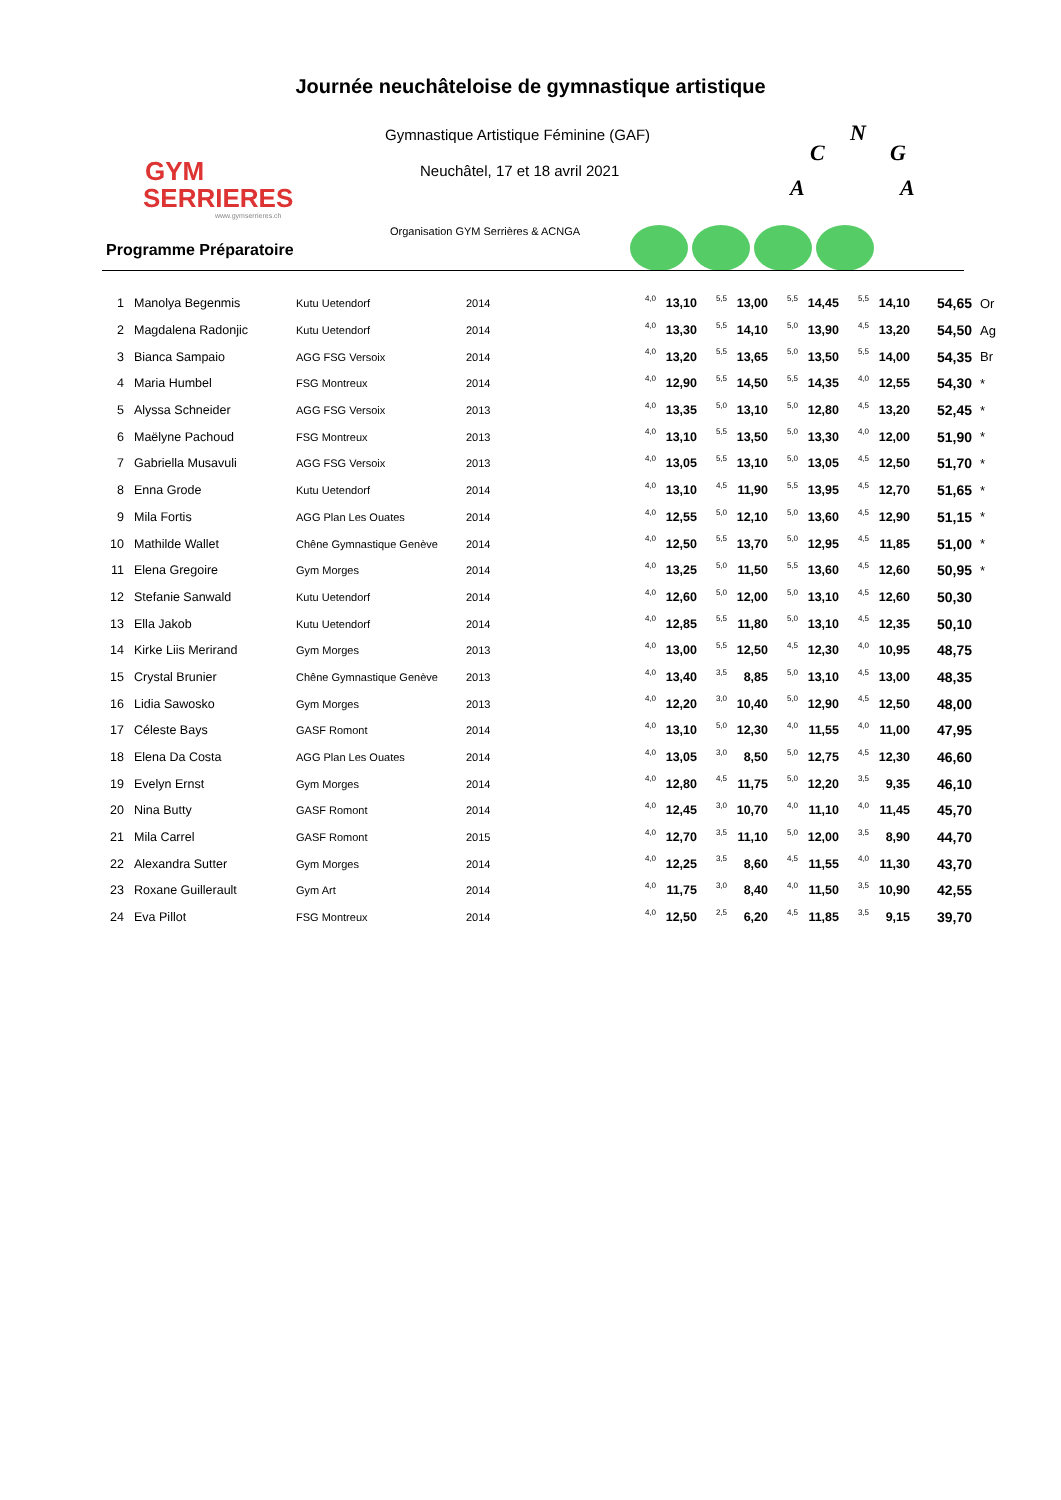GYM
SERRIERES
www.gymserrieres.ch
Journée neuchâteloise de gymnastique artistique
Gymnastique Artistique Féminine (GAF)
Neuchâtel, 17 et 18 avril 2021
C
N
G
A
A
Organisation GYM Serrières & ACNGA
Programme Préparatoire
| 1 | Manolya Begenmis | Kutu Uetendorf | 2014 | 4,0 | 13,10 | 5,5 | 13,00 | 5,5 | 14,45 | 5,5 | 14,10 | 54,65 | Or |
| 2 | Magdalena Radonjic | Kutu Uetendorf | 2014 | 4,0 | 13,30 | 5,5 | 14,10 | 5,0 | 13,90 | 4,5 | 13,20 | 54,50 | Ag |
| 3 | Bianca Sampaio | AGG FSG Versoix | 2014 | 4,0 | 13,20 | 5,5 | 13,65 | 5,0 | 13,50 | 5,5 | 14,00 | 54,35 | Br |
| 4 | Maria Humbel | FSG Montreux | 2014 | 4,0 | 12,90 | 5,5 | 14,50 | 5,5 | 14,35 | 4,0 | 12,55 | 54,30 | * |
| 5 | Alyssa Schneider | AGG FSG Versoix | 2013 | 4,0 | 13,35 | 5,0 | 13,10 | 5,0 | 12,80 | 4,5 | 13,20 | 52,45 | * |
| 6 | Maëlyne Pachoud | FSG Montreux | 2013 | 4,0 | 13,10 | 5,5 | 13,50 | 5,0 | 13,30 | 4,0 | 12,00 | 51,90 | * |
| 7 | Gabriella Musavuli | AGG FSG Versoix | 2013 | 4,0 | 13,05 | 5,5 | 13,10 | 5,0 | 13,05 | 4,5 | 12,50 | 51,70 | * |
| 8 | Enna Grode | Kutu Uetendorf | 2014 | 4,0 | 13,10 | 4,5 | 11,90 | 5,5 | 13,95 | 4,5 | 12,70 | 51,65 | * |
| 9 | Mila Fortis | AGG Plan Les Ouates | 2014 | 4,0 | 12,55 | 5,0 | 12,10 | 5,0 | 13,60 | 4,5 | 12,90 | 51,15 | * |
| 10 | Mathilde Wallet | Chêne Gymnastique Genève | 2014 | 4,0 | 12,50 | 5,5 | 13,70 | 5,0 | 12,95 | 4,5 | 11,85 | 51,00 | * |
| 11 | Elena Gregoire | Gym Morges | 2014 | 4,0 | 13,25 | 5,0 | 11,50 | 5,5 | 13,60 | 4,5 | 12,60 | 50,95 | * |
| 12 | Stefanie Sanwald | Kutu Uetendorf | 2014 | 4,0 | 12,60 | 5,0 | 12,00 | 5,0 | 13,10 | 4,5 | 12,60 | 50,30 | |
| 13 | Ella Jakob | Kutu Uetendorf | 2014 | 4,0 | 12,85 | 5,5 | 11,80 | 5,0 | 13,10 | 4,5 | 12,35 | 50,10 | |
| 14 | Kirke Liis Merirand | Gym Morges | 2013 | 4,0 | 13,00 | 5,5 | 12,50 | 4,5 | 12,30 | 4,0 | 10,95 | 48,75 | |
| 15 | Crystal Brunier | Chêne Gymnastique Genève | 2013 | 4,0 | 13,40 | 3,5 | 8,85 | 5,0 | 13,10 | 4,5 | 13,00 | 48,35 | |
| 16 | Lidia Sawosko | Gym Morges | 2013 | 4,0 | 12,20 | 3,0 | 10,40 | 5,0 | 12,90 | 4,5 | 12,50 | 48,00 | |
| 17 | Céleste Bays | GASF Romont | 2014 | 4,0 | 13,10 | 5,0 | 12,30 | 4,0 | 11,55 | 4,0 | 11,00 | 47,95 | |
| 18 | Elena Da Costa | AGG Plan Les Ouates | 2014 | 4,0 | 13,05 | 3,0 | 8,50 | 5,0 | 12,75 | 4,5 | 12,30 | 46,60 | |
| 19 | Evelyn Ernst | Gym Morges | 2014 | 4,0 | 12,80 | 4,5 | 11,75 | 5,0 | 12,20 | 3,5 | 9,35 | 46,10 | |
| 20 | Nina Butty | GASF Romont | 2014 | 4,0 | 12,45 | 3,0 | 10,70 | 4,0 | 11,10 | 4,0 | 11,45 | 45,70 | |
| 21 | Mila Carrel | GASF Romont | 2015 | 4,0 | 12,70 | 3,5 | 11,10 | 5,0 | 12,00 | 3,5 | 8,90 | 44,70 | |
| 22 | Alexandra Sutter | Gym Morges | 2014 | 4,0 | 12,25 | 3,5 | 8,60 | 4,5 | 11,55 | 4,0 | 11,30 | 43,70 | |
| 23 | Roxane Guillerault | Gym Art | 2014 | 4,0 | 11,75 | 3,0 | 8,40 | 4,0 | 11,50 | 3,5 | 10,90 | 42,55 | |
| 24 | Eva Pillot | FSG Montreux | 2014 | 4,0 | 12,50 | 2,5 | 6,20 | 4,5 | 11,85 | 3,5 | 9,15 | 39,70 | |